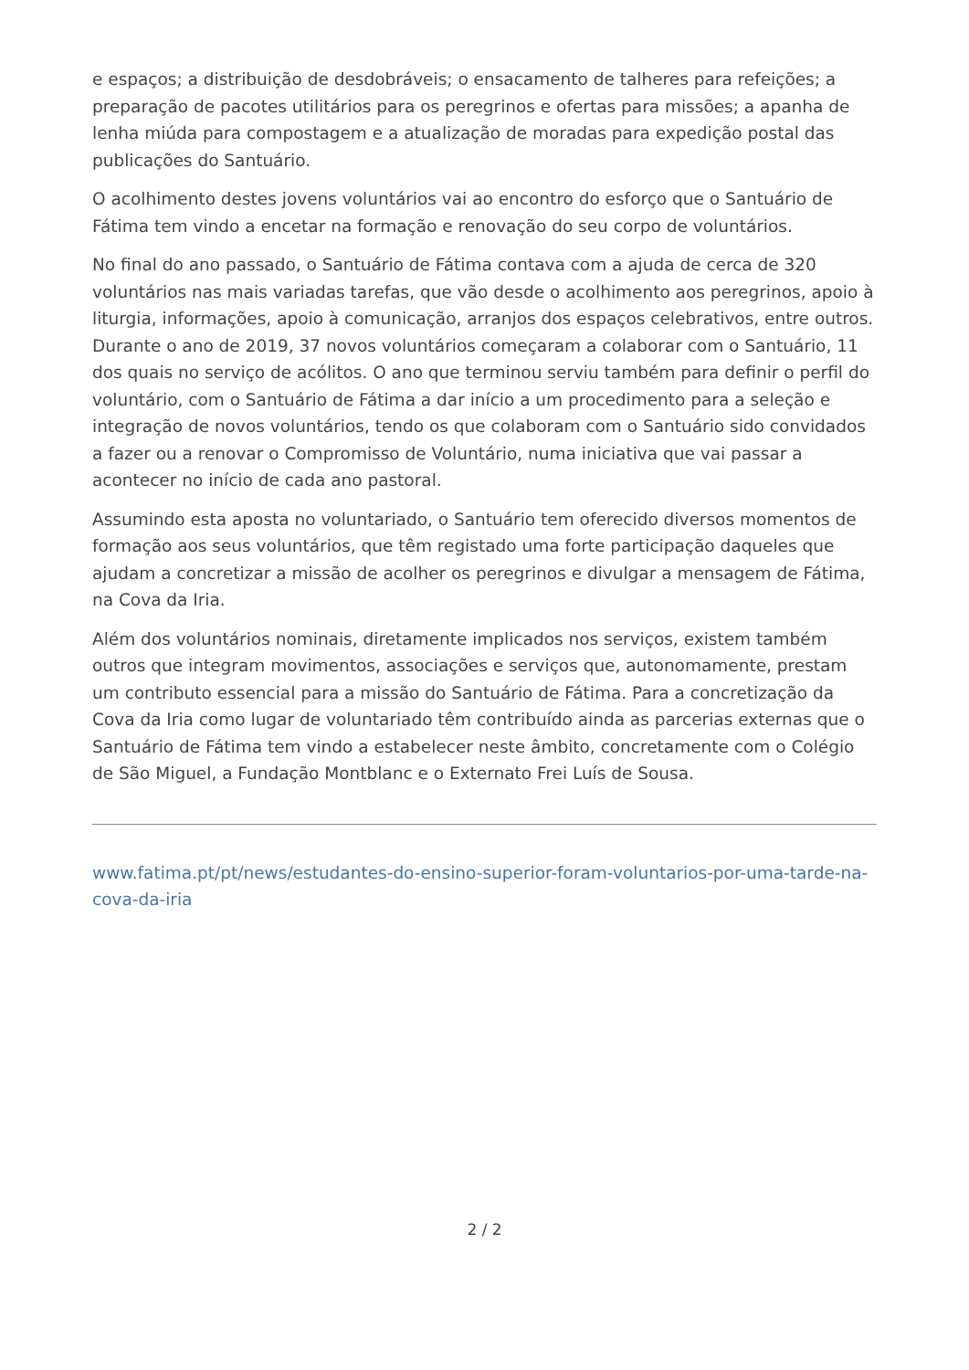e espaços; a distribuição de desdobráveis; o ensacamento de talheres para refeições; a preparação de pacotes utilitários para os peregrinos e ofertas para missões; a apanha de lenha miúda para compostagem e a atualização de moradas para expedição postal das publicações do Santuário.
O acolhimento destes jovens voluntários vai ao encontro do esforço que o Santuário de Fátima tem vindo a encetar na formação e renovação do seu corpo de voluntários.
No final do ano passado, o Santuário de Fátima contava com a ajuda de cerca de 320 voluntários nas mais variadas tarefas, que vão desde o acolhimento aos peregrinos, apoio à liturgia, informações, apoio à comunicação, arranjos dos espaços celebrativos, entre outros. Durante o ano de 2019, 37 novos voluntários começaram a colaborar com o Santuário, 11 dos quais no serviço de acólitos. O ano que terminou serviu também para definir o perfil do voluntário, com o Santuário de Fátima a dar início a um procedimento para a seleção e integração de novos voluntários, tendo os que colaboram com o Santuário sido convidados a fazer ou a renovar o Compromisso de Voluntário, numa iniciativa que vai passar a acontecer no início de cada ano pastoral.
Assumindo esta aposta no voluntariado, o Santuário tem oferecido diversos momentos de formação aos seus voluntários, que têm registado uma forte participação daqueles que ajudam a concretizar a missão de acolher os peregrinos e divulgar a mensagem de Fátima, na Cova da Iria.
Além dos voluntários nominais, diretamente implicados nos serviços, existem também outros que integram movimentos, associações e serviços que, autonomamente, prestam um contributo essencial para a missão do Santuário de Fátima. Para a concretização da Cova da Iria como lugar de voluntariado têm contribuído ainda as parcerias externas que o Santuário de Fátima tem vindo a estabelecer neste âmbito, concretamente com o Colégio de São Miguel, a Fundação Montblanc e o Externato Frei Luís de Sousa.
www.fatima.pt/pt/news/estudantes-do-ensino-superior-foram-voluntarios-por-uma-tarde-na-cova-da-iria
2 / 2